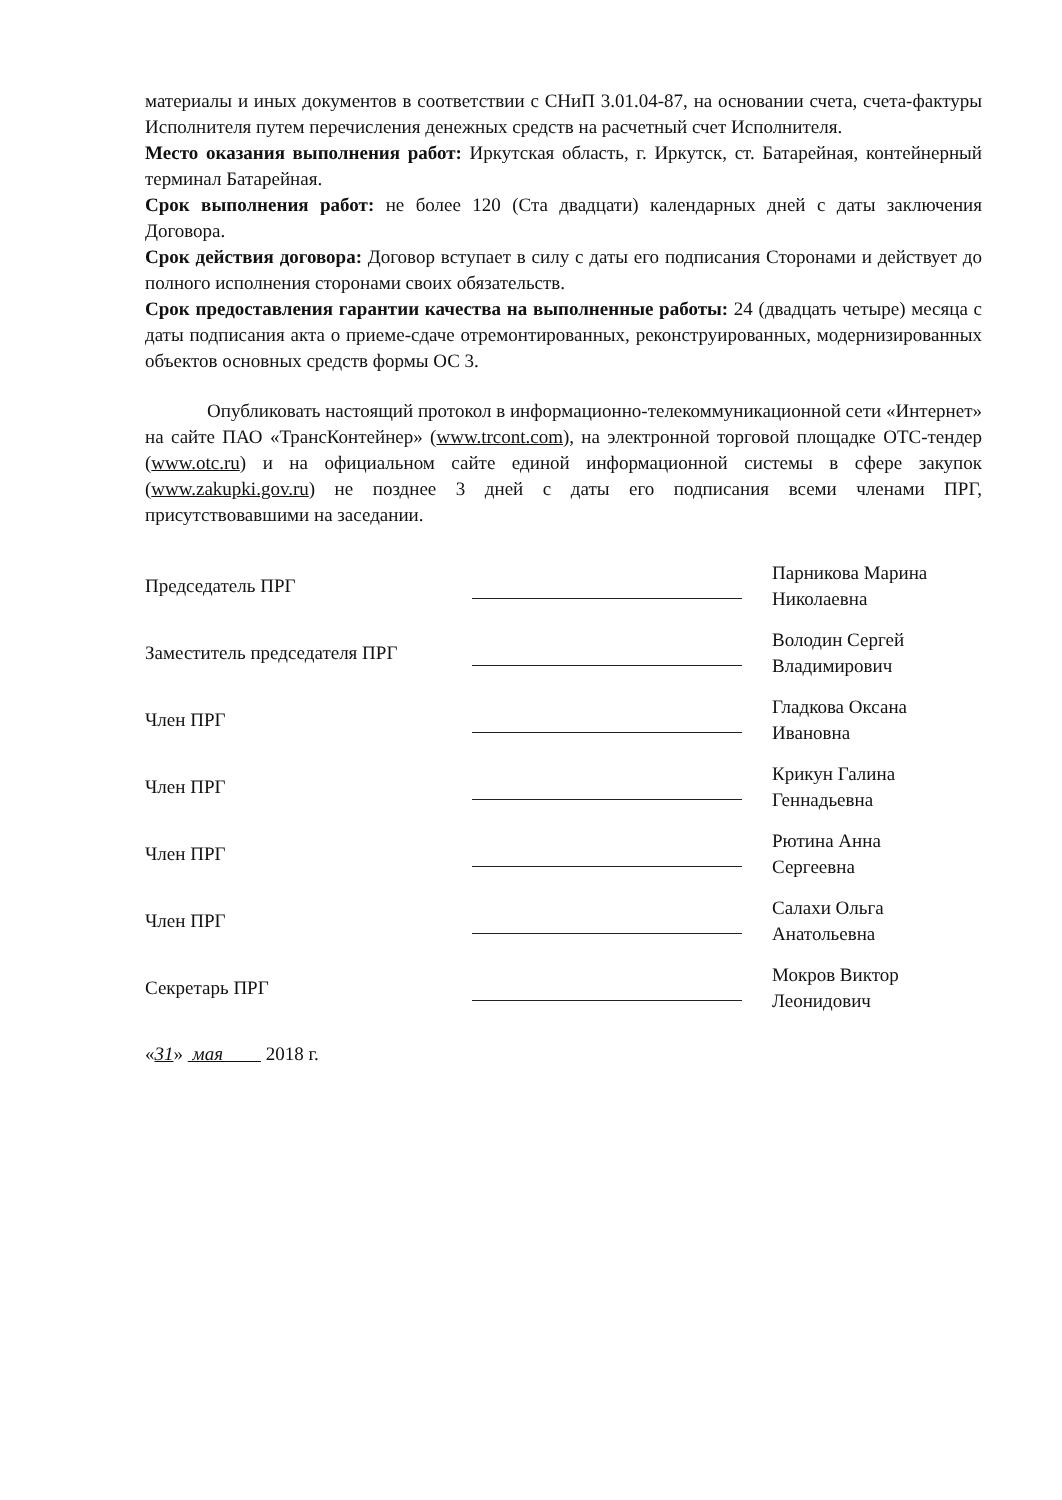материалы и иных документов в соответствии с СНиП 3.01.04-87, на основании счета, счета-фактуры Исполнителя путем перечисления денежных средств на расчетный счет Исполнителя.
Место оказания выполнения работ: Иркутская область, г. Иркутск, ст. Батарейная, контейнерный терминал Батарейная.
Срок выполнения работ: не более 120 (Ста двадцати) календарных дней с даты заключения Договора.
Срок действия договора: Договор вступает в силу с даты его подписания Сторонами и действует до полного исполнения сторонами своих обязательств.
Срок предоставления гарантии качества на выполненные работы: 24 (двадцать четыре) месяца с даты подписания акта о приеме-сдаче отремонтированных, реконструированных, модернизированных объектов основных средств формы ОС 3.
Опубликовать настоящий протокол в информационно-телекоммуникационной сети «Интернет» на сайте ПАО «ТрансКонтейнер» (www.trcont.com), на электронной торговой площадке ОТС-тендер (www.otc.ru) и на официальном сайте единой информационной системы в сфере закупок (www.zakupki.gov.ru) не позднее 3 дней с даты его подписания всеми членами ПРГ, присутствовавшими на заседании.
| Председатель ПРГ | | Парникова Марина Николаевна |
| Заместитель председателя ПРГ | | Володин Сергей Владимирович |
| Член ПРГ | | Гладкова Оксана Ивановна |
| Член ПРГ | | Крикун Галина Геннадьевна |
| Член ПРГ | | Рютина Анна Сергеевна |
| Член ПРГ | | Салахи Ольга Анатольевна |
| Секретарь ПРГ | | Мокров Виктор Леонидович |
«31» мая 2018 г.